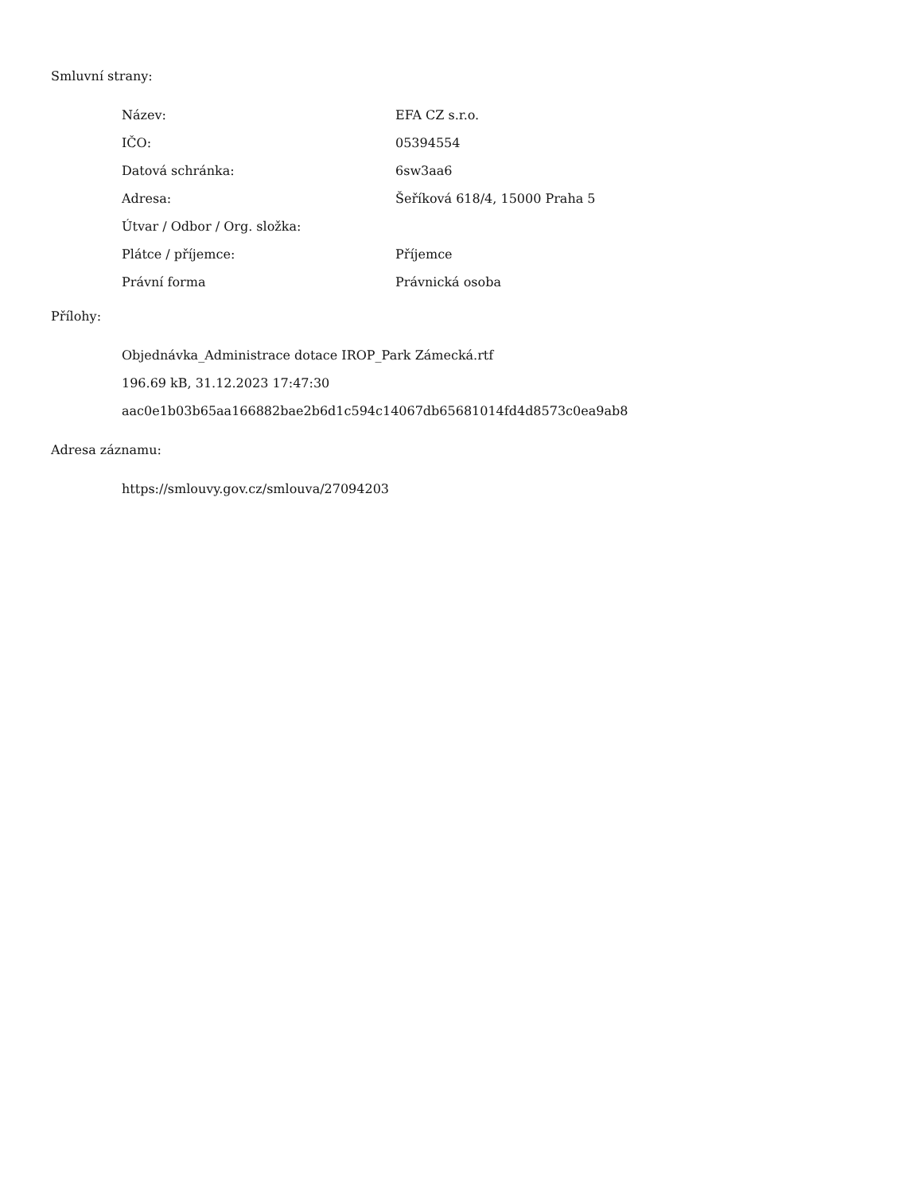Smluvní strany:
| Název: | EFA CZ s.r.o. |
| IČO: | 05394554 |
| Datová schránka: | 6sw3aa6 |
| Adresa: | Šeříková 618/4, 15000 Praha 5 |
| Útvar / Odbor / Org. složka: | |
| Plátce / příjemce: | Příjemce |
| Právní forma | Právnická osoba |
Přílohy:
Objednávka_Administrace dotace IROP_Park Zámecká.rtf
196.69 kB, 31.12.2023 17:47:30
aac0e1b03b65aa166882bae2b6d1c594c14067db65681014fd4d8573c0ea9ab8
Adresa záznamu:
https://smlouvy.gov.cz/smlouva/27094203